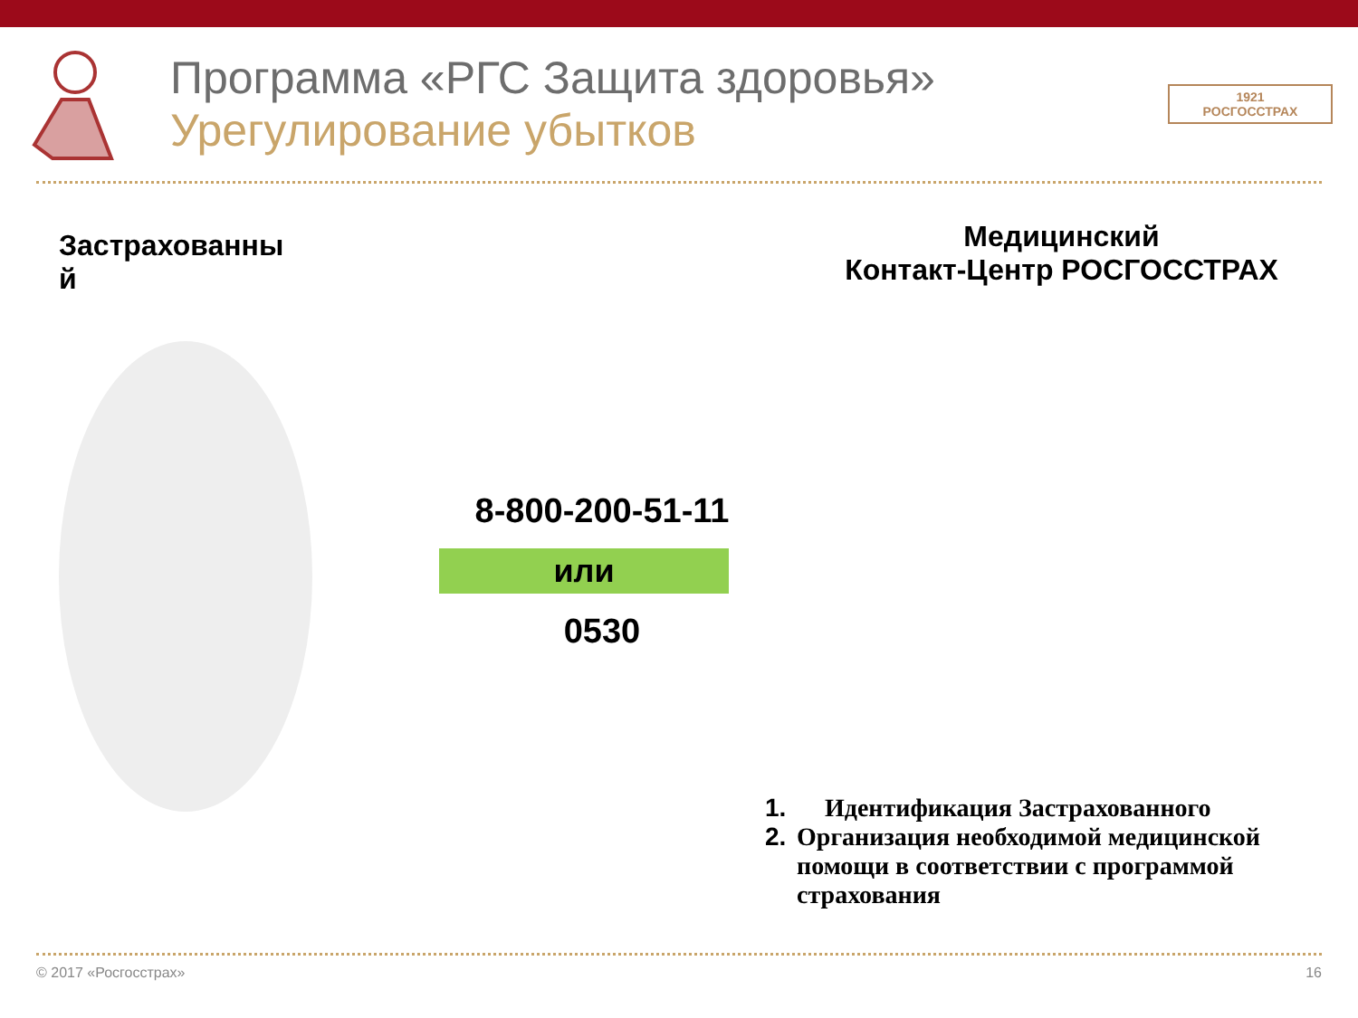Программа «РГС Защита здоровья»
Урегулирование убытков
1921
РОСГОССТРАХ
Застрахованны
й
8-800-200-51-11
или
0530
Медицинский
Контакт-Центр РОСГОССТРАХ
1. Идентификация Застрахованного
2. Организация необходимой медицинской помощи в соответствии с программой страхования
© 2017 «Росгосстрах» 16